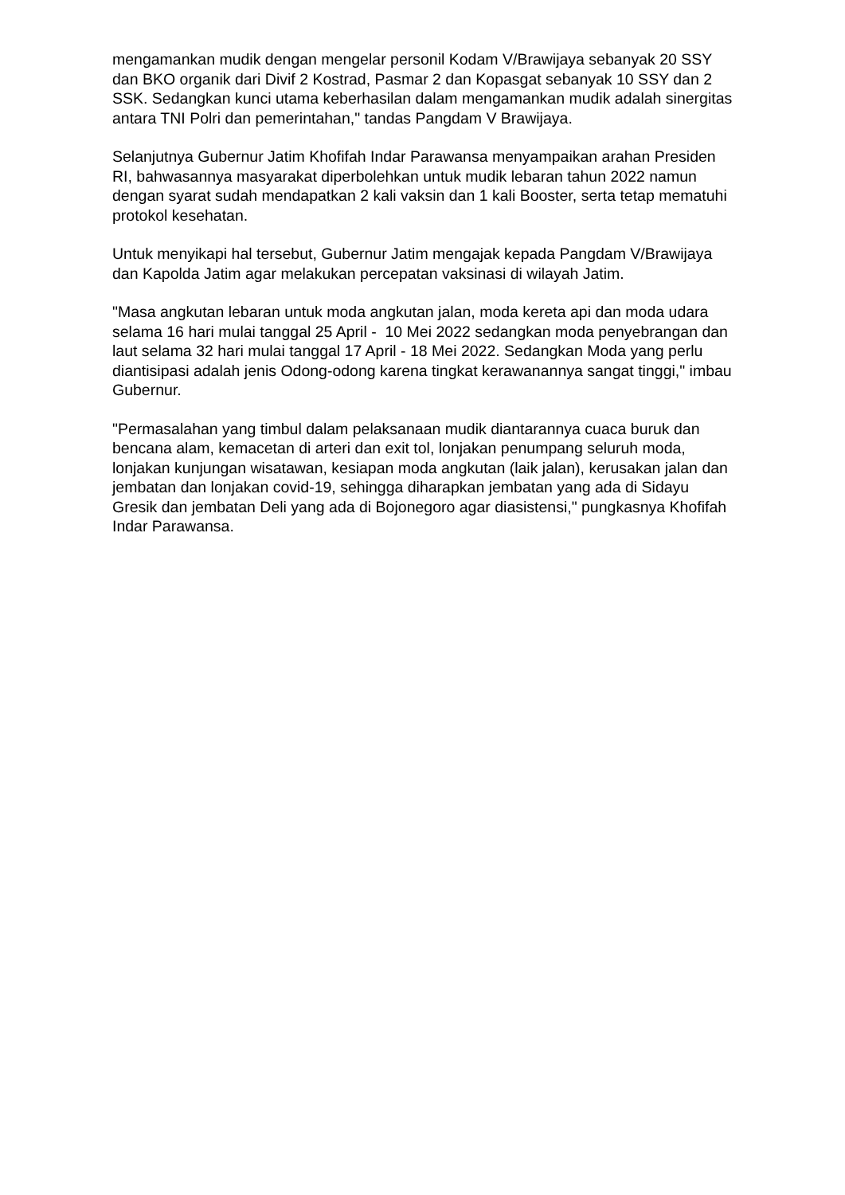mengamankan mudik dengan mengelar personil Kodam V/Brawijaya sebanyak 20 SSY dan BKO organik dari Divif 2 Kostrad, Pasmar 2 dan Kopasgat sebanyak 10 SSY dan 2 SSK. Sedangkan kunci utama keberhasilan dalam mengamankan mudik adalah sinergitas antara TNI Polri dan pemerintahan," tandas Pangdam V Brawijaya.
Selanjutnya Gubernur Jatim Khofifah Indar Parawansa menyampaikan arahan Presiden RI, bahwasannya masyarakat diperbolehkan untuk mudik lebaran tahun 2022 namun dengan syarat sudah mendapatkan 2 kali vaksin dan 1 kali Booster, serta tetap mematuhi protokol kesehatan.
Untuk menyikapi hal tersebut, Gubernur Jatim mengajak kepada Pangdam V/Brawijaya dan Kapolda Jatim agar melakukan percepatan vaksinasi di wilayah Jatim.
"Masa angkutan lebaran untuk moda angkutan jalan, moda kereta api dan moda udara selama 16 hari mulai tanggal 25 April - 10 Mei 2022 sedangkan moda penyebrangan dan laut selama 32 hari mulai tanggal 17 April - 18 Mei 2022. Sedangkan Moda yang perlu diantisipasi adalah jenis Odong-odong karena tingkat kerawanannya sangat tinggi," imbau Gubernur.
"Permasalahan yang timbul dalam pelaksanaan mudik diantarannya cuaca buruk dan bencana alam, kemacetan di arteri dan exit tol, lonjakan penumpang seluruh moda, lonjakan kunjungan wisatawan, kesiapan moda angkutan (laik jalan), kerusakan jalan dan jembatan dan lonjakan covid-19, sehingga diharapkan jembatan yang ada di Sidayu Gresik dan jembatan Deli yang ada di Bojonegoro agar diasistensi," pungkasnya Khofifah Indar Parawansa.